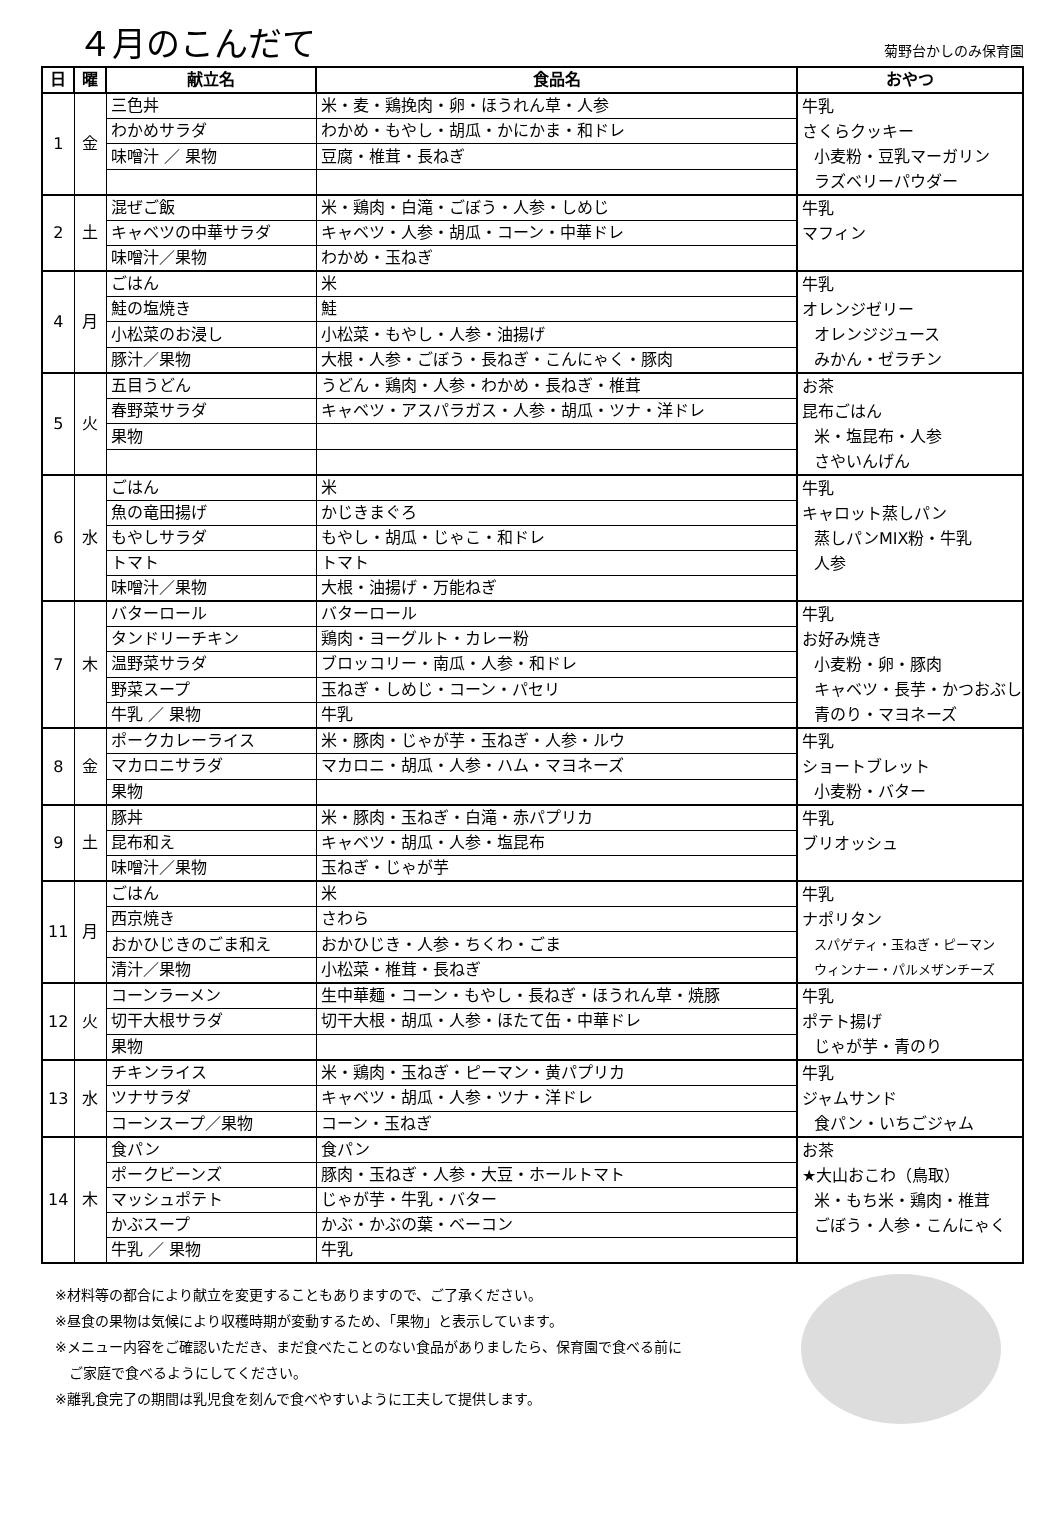４月のこんだて
菊野台かしのみ保育園
| 日 | 曜 | 献立名 | 食品名 | おやつ |
| --- | --- | --- | --- | --- |
| 1 | 金 | 三色丼 | 米・麦・鶏挽肉・卵・ほうれん草・人参 | 牛乳 さくらクッキー 小麦粉・豆乳マーガリン ラズベリーパウダー |
| | | わかめサラダ | わかめ・もやし・胡瓜・かにかま・和ドレ | |
| | | 味噌汁 ／ 果物 | 豆腐・椎茸・長ねぎ | |
| 2 | 土 | 混ぜご飯 | 米・鶏肉・白滝・ごぼう・人参・しめじ | 牛乳 マフィン |
| | | キャベツの中華サラダ | キャベツ・人参・胡瓜・コーン・中華ドレ | |
| | | 味噌汁／果物 | わかめ・玉ねぎ | |
| 4 | 月 | ごはん | 米 | 牛乳 オレンジゼリー オレンジジュース みかん・ゼラチン |
| | | 鮭の塩焼き | 鮭 | |
| | | 小松菜のお浸し | 小松菜・もやし・人参・油揚げ | |
| | | 豚汁／果物 | 大根・人参・ごぼう・長ねぎ・こんにゃく・豚肉 | |
| 5 | 火 | 五目うどん | うどん・鶏肉・人参・わかめ・長ねぎ・椎茸 | お茶 昆布ごはん 米・塩昆布・人参 さやいんげん |
| | | 春野菜サラダ | キャベツ・アスパラガス・人参・胡瓜・ツナ・洋ドレ | |
| | | 果物 | | |
| 6 | 水 | ごはん | 米 | 牛乳 キャロット蒸しパン 蒸しパンMIX粉・牛乳 人参 |
| | | 魚の竜田揚げ | かじきまぐろ | |
| | | もやしサラダ | もやし・胡瓜・じゃこ・和ドレ | |
| | | トマト | トマト | |
| | | 味噌汁／果物 | 大根・油揚げ・万能ねぎ | |
| 7 | 木 | バターロール | バターロール | 牛乳 お好み焼き 小麦粉・卵・豚肉 キャベツ・長芋・かつおぶし 青のり・マヨネーズ |
| | | タンドリーチキン | 鶏肉・ヨーグルト・カレー粉 | |
| | | 温野菜サラダ | ブロッコリー・南瓜・人参・和ドレ | |
| | | 野菜スープ | 玉ねぎ・しめじ・コーン・パセリ | |
| | | 牛乳 ／ 果物 | 牛乳 | |
| 8 | 金 | ポークカレーライス | 米・豚肉・じゃが芋・玉ねぎ・人参・ルウ | 牛乳 ショートブレット 小麦粉・バター |
| | | マカロニサラダ | マカロニ・胡瓜・人参・ハム・マヨネーズ | |
| | | 果物 | | |
| 9 | 土 | 豚丼 | 米・豚肉・玉ねぎ・白滝・赤パプリカ | 牛乳 ブリオッシュ |
| | | 昆布和え | キャベツ・胡瓜・人参・塩昆布 | |
| | | 味噌汁／果物 | 玉ねぎ・じゃが芋 | |
| 11 | 月 | ごはん | 米 | 牛乳 ナポリタン スパゲティ・玉ねぎ・ピーマン ウィンナー・パルメザンチーズ |
| | | 西京焼き | さわら | |
| | | おかひじきのごま和え | おかひじき・人参・ちくわ・ごま | |
| | | 清汁／果物 | 小松菜・椎茸・長ねぎ | |
| 12 | 火 | コーンラーメン | 生中華麺・コーン・もやし・長ねぎ・ほうれん草・焼豚 | 牛乳 ポテト揚げ じゃが芋・青のり |
| | | 切干大根サラダ | 切干大根・胡瓜・人参・ほたて缶・中華ドレ | |
| | | 果物 | | |
| 13 | 水 | チキンライス | 米・鶏肉・玉ねぎ・ピーマン・黄パプリカ | 牛乳 ジャムサンド 食パン・いちごジャム |
| | | ツナサラダ | キャベツ・胡瓜・人参・ツナ・洋ドレ | |
| | | コーンスープ／果物 | コーン・玉ねぎ | |
| 14 | 木 | 食パン | 食パン | お茶 ★大山おこわ（鳥取） 米・もち米・鶏肉・椎茸 ごぼう・人参・こんにゃく |
| | | ポークビーンズ | 豚肉・玉ねぎ・人参・大豆・ホールトマト | |
| | | マッシュポテト | じゃが芋・牛乳・バター | |
| | | かぶスープ | かぶ・かぶの葉・ベーコン | |
| | | 牛乳 ／ 果物 | 牛乳 | |
※材料等の都合により献立を変更することもありますので、ご了承ください。
※昼食の果物は気候により収穫時期が変動するため、「果物」と表示しています。
※メニュー内容をご確認いただき、まだ食べたことのない食品がありましたら、保育園で食べる前に
　ご家庭で食べるようにしてください。
※離乳食完了の期間は乳児食を刻んで食べやすいように工夫して提供します。